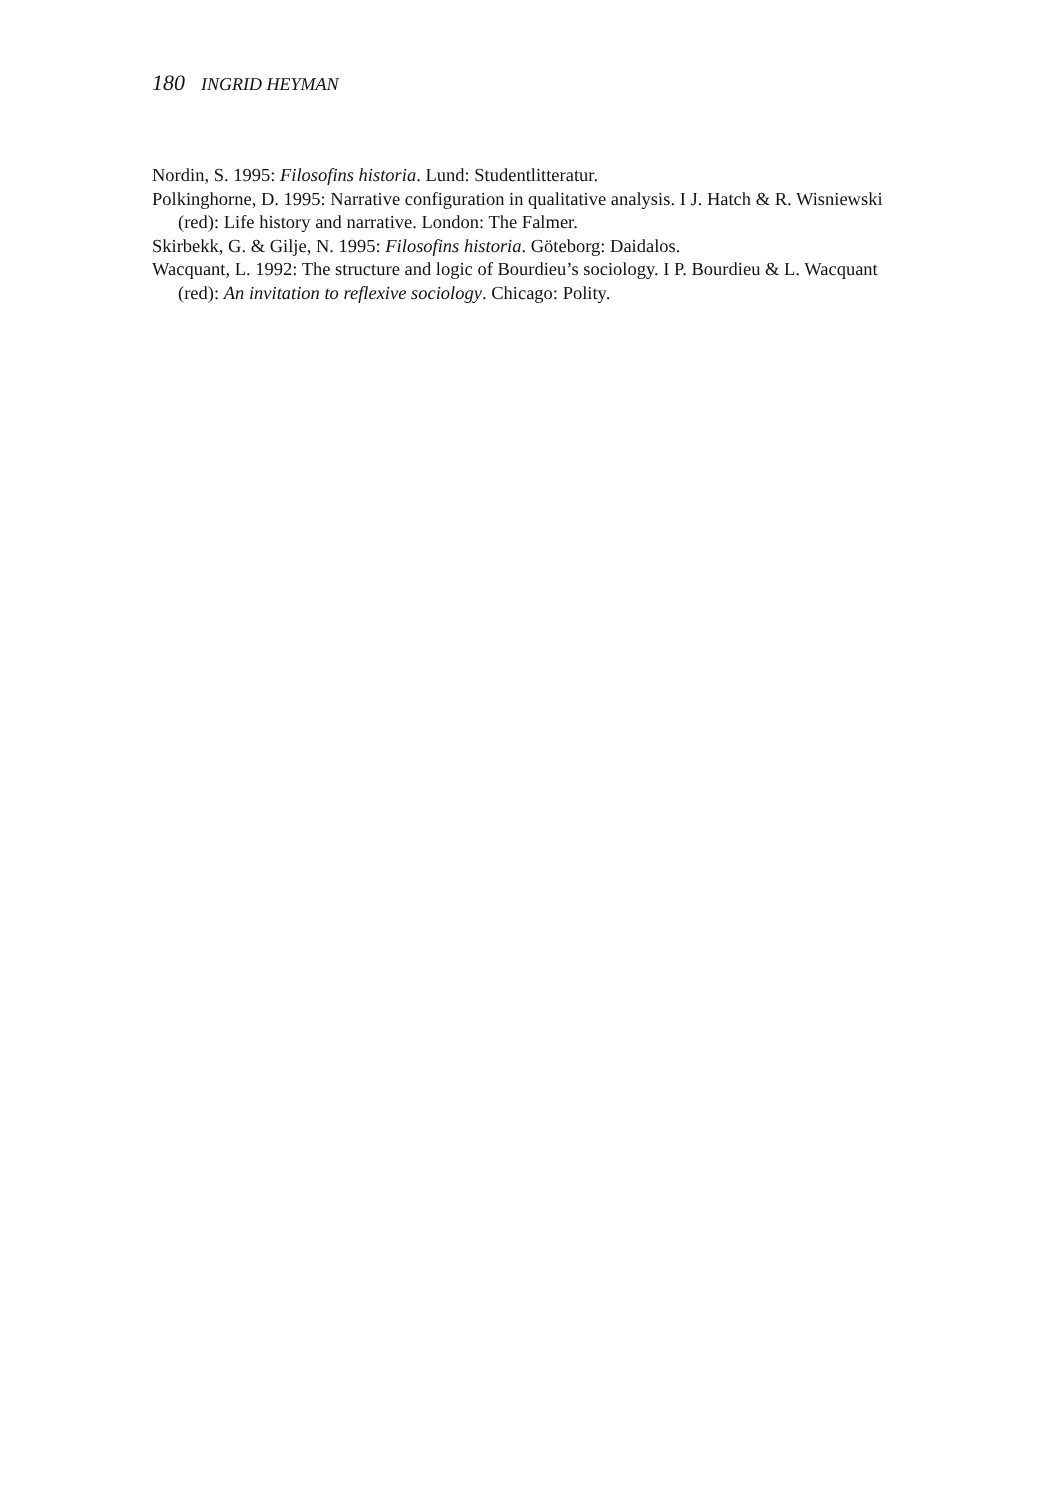180 INGRID HEYMAN
Nordin, S. 1995: Filosofins historia. Lund: Studentlitteratur.
Polkinghorne, D. 1995: Narrative configuration in qualitative analysis. I J. Hatch & R. Wisniewski (red): Life history and narrative. London: The Falmer.
Skirbekk, G. & Gilje, N. 1995: Filosofins historia. Göteborg: Daidalos.
Wacquant, L. 1992: The structure and logic of Bourdieu’s sociology. I P. Bourdieu & L. Wacquant (red): An invitation to reflexive sociology. Chicago: Polity.